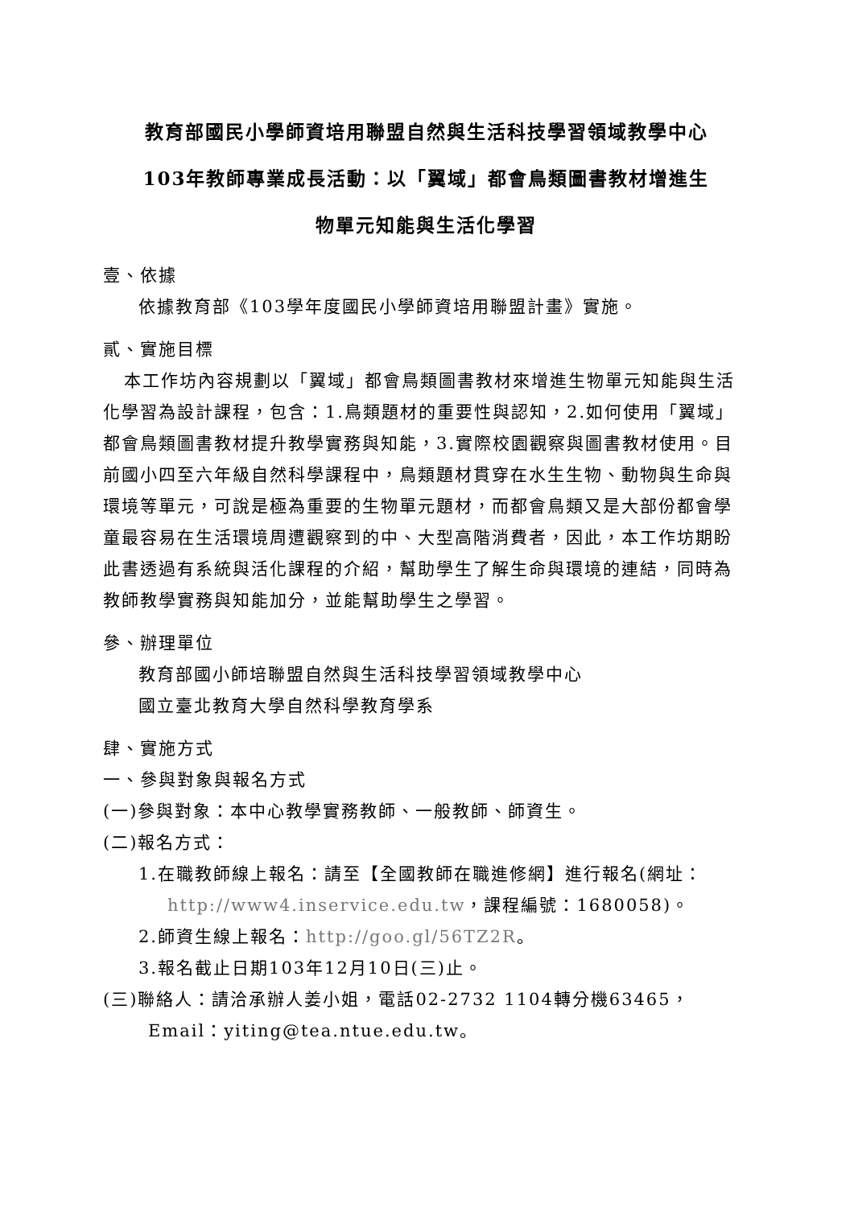教育部國民小學師資培用聯盟自然與生活科技學習領域教學中心
103年教師專業成長活動：以「翼域」都會鳥類圖書教材增進生
物單元知能與生活化學習
壹、依據
依據教育部《103學年度國民小學師資培用聯盟計畫》實施。
貳、實施目標
本工作坊內容規劃以「翼域」都會鳥類圖書教材來增進生物單元知能與生活化學習為設計課程，包含：1.鳥類題材的重要性與認知，2.如何使用「翼域」都會鳥類圖書教材提升教學實務與知能，3.實際校園觀察與圖書教材使用。目前國小四至六年級自然科學課程中，鳥類題材貫穿在水生生物、動物與生命與環境等單元，可說是極為重要的生物單元題材，而都會鳥類又是大部份都會學童最容易在生活環境周遭觀察到的中、大型高階消費者，因此，本工作坊期盼此書透過有系統與活化課程的介紹，幫助學生了解生命與環境的連結，同時為教師教學實務與知能加分，並能幫助學生之學習。
參、辦理單位
教育部國小師培聯盟自然與生活科技學習領域教學中心
國立臺北教育大學自然科學教育學系
肆、實施方式
一、參與對象與報名方式
(一)參與對象：本中心教學實務教師、一般教師、師資生。
(二)報名方式：
1.在職教師線上報名：請至【全國教師在職進修網】進行報名(網址：
http://www4.inservice.edu.tw，課程編號：1680058)。
2.師資生線上報名：http://goo.gl/56TZ2R。
3.報名截止日期103年12月10日(三)止。
(三)聯絡人：請洽承辦人姜小姐，電話02-2732 1104轉分機63465，
Email：yiting@tea.ntue.edu.tw。